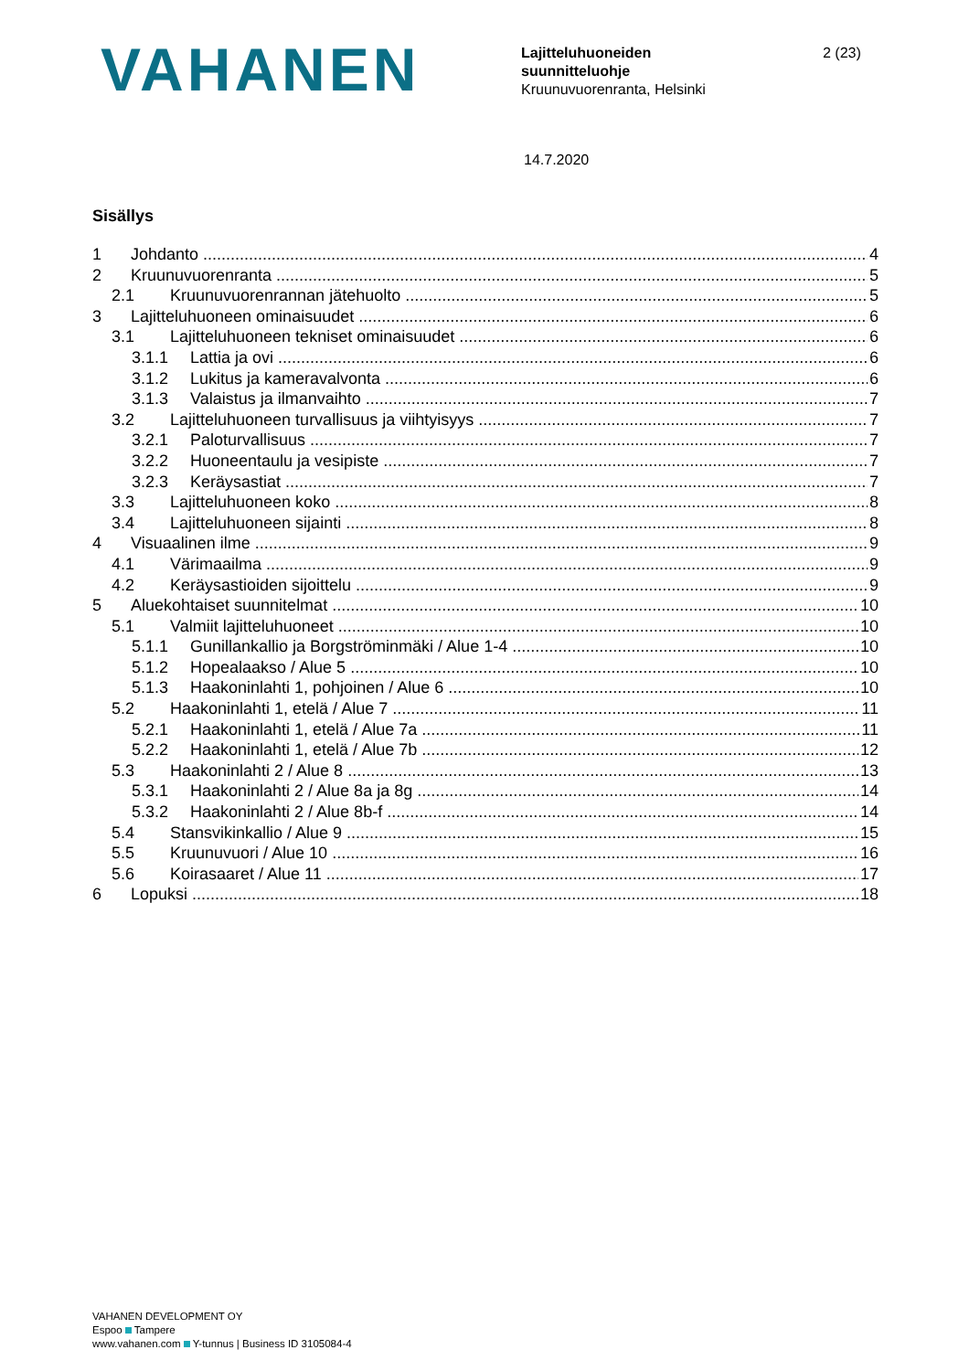VAHANEN
Lajitteluhuoneiden
suunnitteluohje
Kruunuvuorenranta, Helsinki
2 (23)
14.7.2020
Sisällys
1 Johdanto 4
2 Kruunuvuorenranta 5
2.1 Kruunuvuorenrannan jätehuolto 5
3 Lajitteluhuoneen ominaisuudet 6
3.1 Lajitteluhuoneen tekniset ominaisuudet 6
3.1.1 Lattia ja ovi 6
3.1.2 Lukitus ja kameravalvonta 6
3.1.3 Valaistus ja ilmanvaihto 7
3.2 Lajitteluhuoneen turvallisuus ja viihtyisyys 7
3.2.1 Paloturvallisuus 7
3.2.2 Huoneentaulu ja vesipiste 7
3.2.3 Keräysastiat 7
3.3 Lajitteluhuoneen koko 8
3.4 Lajitteluhuoneen sijainti 8
4 Visuaalinen ilme 9
4.1 Värimaailma 9
4.2 Keräysastioiden sijoittelu 9
5 Aluekohtaiset suunnitelmat 10
5.1 Valmiit lajitteluhuoneet 10
5.1.1 Gunillankallio ja Borgströminmäki / Alue 1-4 10
5.1.2 Hopealaakso / Alue 5 10
5.1.3 Haakoninlahti 1, pohjoinen / Alue 6 10
5.2 Haakoninlahti 1, etelä / Alue 7 11
5.2.1 Haakoninlahti 1, etelä / Alue 7a 11
5.2.2 Haakoninlahti 1, etelä / Alue 7b 12
5.3 Haakoninlahti 2 / Alue 8 13
5.3.1 Haakoninlahti 2 / Alue 8a ja 8g 14
5.3.2 Haakoninlahti 2 / Alue 8b-f 14
5.4 Stansvikinkallio / Alue 9 15
5.5 Kruunuvuori / Alue 10 16
5.6 Koirasaaret / Alue 11 17
6 Lopuksi 18
VAHANEN DEVELOPMENT OY
Espoo Tampere
www.vahanen.com Y-tunnus | Business ID 3105084-4